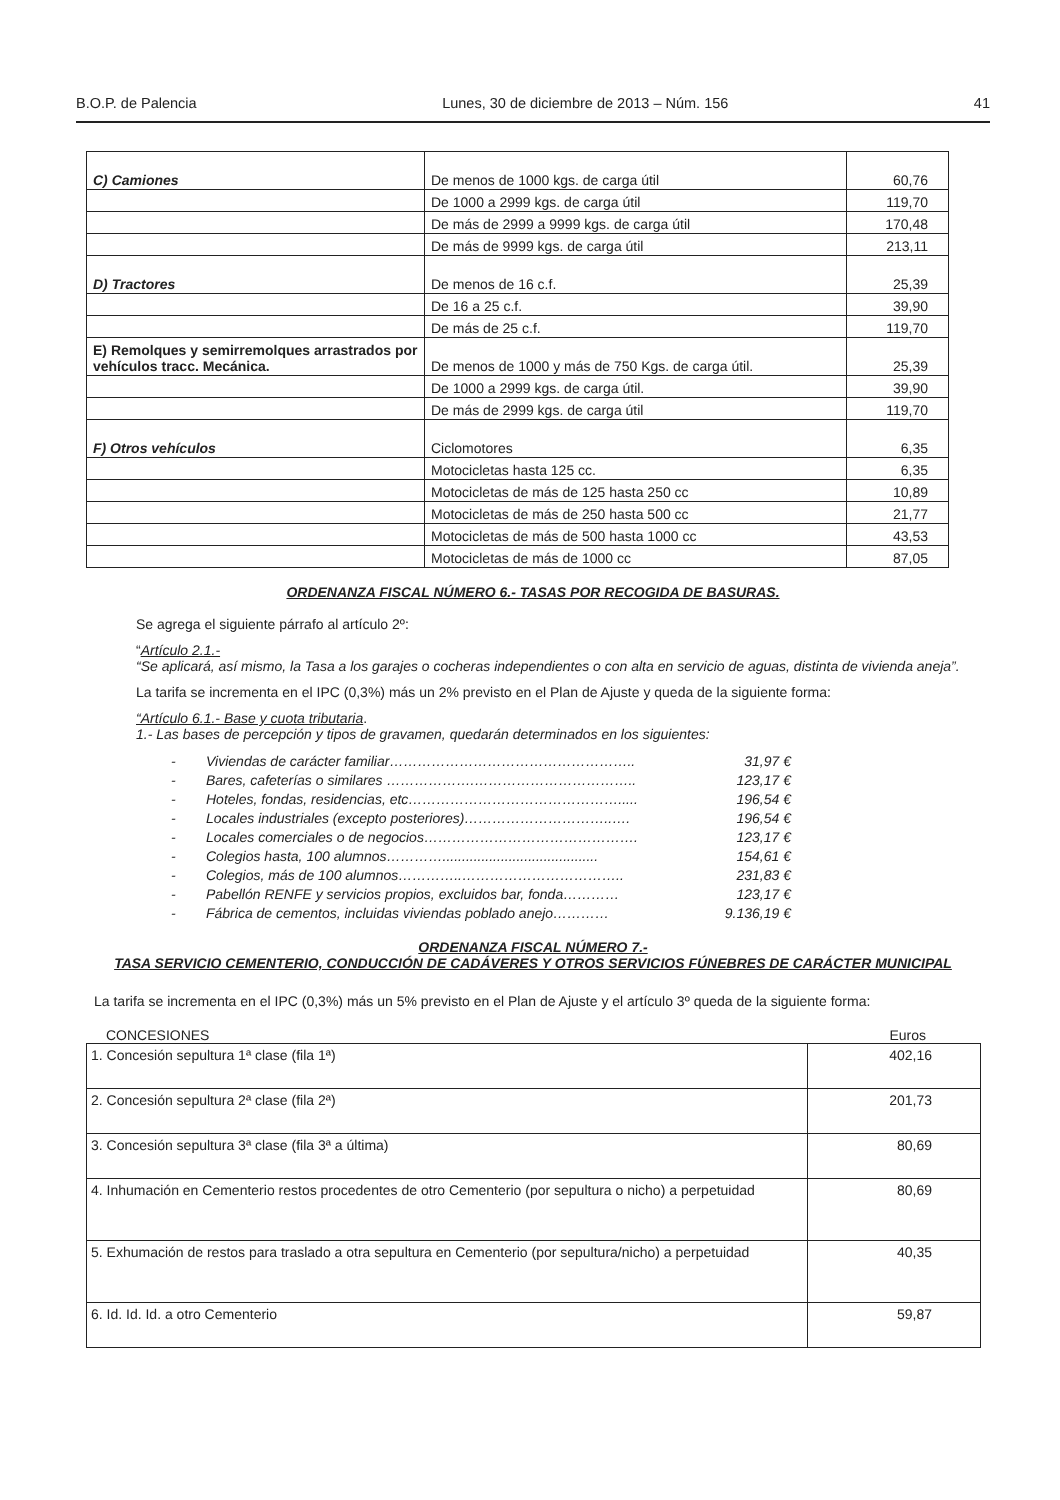B.O.P. de Palencia Lunes, 30 de diciembre de 2013 – Núm. 156 41
| C) Camiones | De menos de 1000 kgs. de carga útil | 60,76 |
| | De 1000 a 2999 kgs. de carga útil | 119,70 |
| | De más de 2999 a 9999 kgs. de carga útil | 170,48 |
| | De más de 9999 kgs. de carga útil | 213,11 |
| D) Tractores | De menos de 16 c.f. | 25,39 |
| | De 16 a 25 c.f. | 39,90 |
| | De más de 25 c.f. | 119,70 |
| E) Remolques y semirremolques arrastrados por vehículos tracc. Mecánica. | De menos de 1000 y más de 750 Kgs. de carga útil. | 25,39 |
| | De 1000 a 2999 kgs. de carga útil. | 39,90 |
| | De más de 2999 kgs. de carga útil | 119,70 |
| F) Otros vehículos | Ciclomotores | 6,35 |
| | Motocicletas hasta 125 cc. | 6,35 |
| | Motocicletas de más de 125 hasta 250 cc | 10,89 |
| | Motocicletas de más de 250 hasta 500 cc | 21,77 |
| | Motocicletas de más de 500 hasta 1000 cc | 43,53 |
| | Motocicletas de más de 1000 cc | 87,05 |
ORDENANZA FISCAL NÚMERO 6.- TASAS POR RECOGIDA DE BASURAS.
Se agrega el siguiente párrafo al artículo 2º:
“Artículo 2.1.-
“Se aplicará, así mismo, la Tasa a los garajes o cocheras independientes o con alta en servicio de aguas, distinta de vivienda aneja”.
La tarifa se incrementa en el IPC (0,3%) más un 2% previsto en el Plan de Ajuste y queda de la siguiente forma:
“Artículo 6.1.- Base y cuota tributaria.
1.- Las bases de percepción y tipos de gravamen, quedarán determinados en los siguientes:
- Viviendas de carácter familiar…………………………………………….. 31,97 €
- Bares, cafeterías o similares ……………….…………………………….. 123,17 €
- Hoteles, fondas, residencias, etc………………………………………..... 196,54 €
- Locales industriales (excepto posteriores)…………………………..…. 196,54 €
- Locales comerciales o de negocios………………………………………. 123,17 €
- Colegios hasta, 100 alumnos…………........................................ 154,61 €
- Colegios, más de 100 alumnos…………..…………………………….. 231,83 €
- Pabellón RENFE y servicios propios, excluidos bar, fonda………… 123,17 €
- Fábrica de cementos, incluidas viviendas poblado anejo………… 9.136,19 €
ORDENANZA FISCAL NÚMERO 7.-
TASA SERVICIO CEMENTERIO, CONDUCCIÓN DE CADÁVERES Y OTROS SERVICIOS FÚNEBRES DE CARÁCTER MUNICIPAL
La tarifa se incrementa en el IPC (0,3%) más un 5% previsto en el Plan de Ajuste y el artículo 3º queda de la siguiente forma:
CONCESIONES Euros
| 1. Concesión sepultura 1ª clase (fila 1ª) | 402,16 |
| 2. Concesión sepultura 2ª clase (fila 2ª) | 201,73 |
| 3. Concesión sepultura 3ª clase (fila 3ª a última) | 80,69 |
| 4. Inhumación en Cementerio restos procedentes de otro Cementerio (por sepultura o nicho) a perpetuidad | 80,69 |
| 5. Exhumación de restos para traslado a otra sepultura en Cementerio (por sepultura/nicho) a perpetuidad | 40,35 |
| 6. Id. Id. Id. a otro Cementerio | 59,87 |